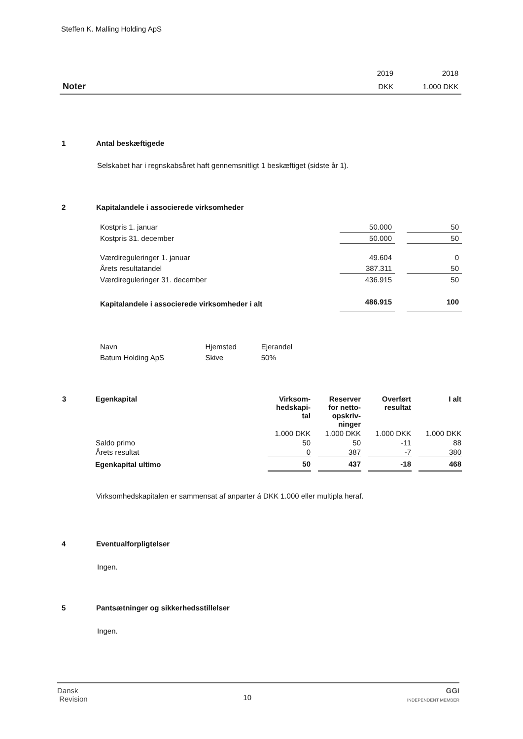Steffen K. Malling Holding ApS
| | 2019 | 2018 |
| Noter | DKK | 1.000 DKK |
1 Antal beskæftigede
Selskabet har i regnskabsåret haft gennemsnitligt 1 beskæftiget (sidste år 1).
2 Kapitalandele i associerede virksomheder
| Kostpris 1. januar | 50.000 | | 50 |
| Kostpris 31. december | 50.000 | | 50 |
| Værdireguleringer 1. januar | 49.604 | | 0 |
| Årets resultatandel | 387.311 | | 50 |
| Værdireguleringer 31. december | 436.915 | | 50 |
| Kapitalandele i associerede virksomheder i alt | 486.915 | | 100 |
| Navn | Hjemsted | Ejerandel |
| Batum Holding ApS | Skive | 50% |
| 3 | Egenkapital | Virksom- hedskapi- tal | | Reserver for netto- opskriv- ninger | | Overført resultat | | I alt |
| | | 1.000 DKK | | 1.000 DKK | | 1.000 DKK | | 1.000 DKK |
| | Saldo primo | 50 | | 50 | | -11 | | 88 |
| | Årets resultat | 0 | | 387 | | -7 | | 380 |
| | Egenkapital ultimo | 50 | | 437 | | -18 | | 468 |
Virksomhedskapitalen er sammensat af anparter á DKK 1.000 eller multipla heraf.
4 Eventualforpligtelser
Ingen.
5 Pantsætninger og sikkerhedsstillelser
Ingen.
Dansk
Revision
10
GGi
INDEPENDENT MEMBER